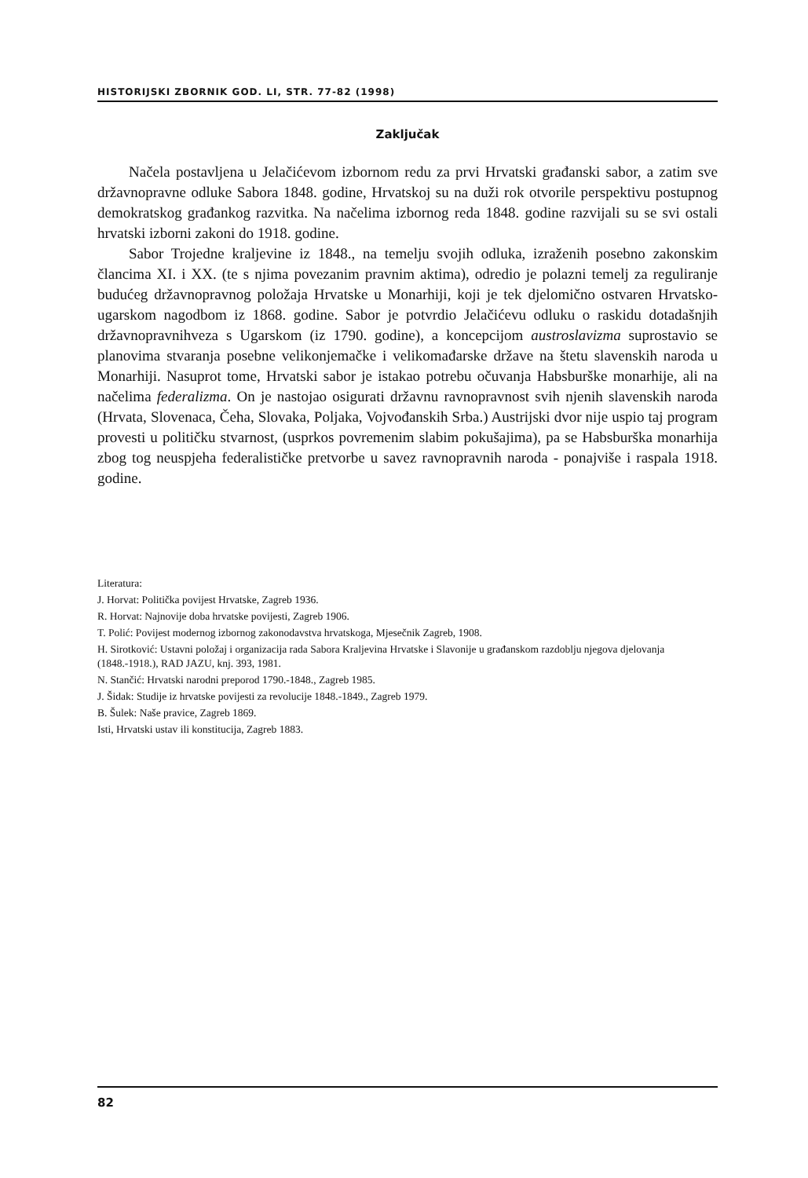HISTORIJSKI ZBORNIK GOD. LI, STR. 77-82 (1998)
Zaključak
Načela postavljena u Jelačićevom izbornom redu za prvi Hrvatski građanski sabor, a zatim sve državnopravne odluke Sabora 1848. godine, Hrvatskoj su na duži rok otvorile perspektivu postupnog demokratskog građankog razvitka. Na načelima izbornog reda 1848. godine razvijali su se svi ostali hrvatski izborni zakoni do 1918. godine.
Sabor Trojedne kraljevine iz 1848., na temelju svojih odluka, izraženih posebno zakonskim člancima XI. i XX. (te s njima povezanim pravnim aktima), odredio je polazni temelj za reguliranje budućeg državnopravnog položaja Hrvatske u Monarhiji, koji je tek djelomično ostvaren Hrvatsko-ugarskom nagodbom iz 1868. godine. Sabor je potvrdio Jelačićevu odluku o raskidu dotadašnjih državnopravnihveza s Ugarskom (iz 1790. godine), a koncepcijom austroslavizma suprostavio se planovima stvaranja posebne velikonjemačke i velikomađarske države na štetu slavenskih naroda u Monarhiji. Nasuprot tome, Hrvatski sabor je istakao potrebu očuvanja Habsburške monarhije, ali na načelima federalizma. On je nastojao osigurati državnu ravnopravnost svih njenih slavenskih naroda (Hrvata, Slovenaca, Čeha, Slovaka, Poljaka, Vojvođanskih Srba.) Austrijski dvor nije uspio taj program provesti u političku stvarnost, (usprkos povremenim slabim pokušajima), pa se Habsburška monarhija zbog tog neuspjeha federalističke pretvorbe u savez ravnopravnih naroda - ponajviše i raspala 1918. godine.
Literatura:
J. Horvat: Politička povijest Hrvatske, Zagreb 1936.
R. Horvat: Najnovije doba hrvatske povijesti, Zagreb 1906.
T. Polić: Povijest modernog izbornog zakonodavstva hrvatskoga, Mjesečnik Zagreb, 1908.
H. Sirotković: Ustavni položaj i organizacija rada Sabora Kraljevina Hrvatske i Slavonije u građanskom razdoblju njegova djelovanja (1848.-1918.), RAD JAZU, knj. 393, 1981.
N. Stančić: Hrvatski narodni preporod 1790.-1848., Zagreb 1985.
J. Šidak: Studije iz hrvatske povijesti za revolucije 1848.-1849., Zagreb 1979.
B. Šulek: Naše pravice, Zagreb 1869.
Isti, Hrvatski ustav ili konstitucija, Zagreb 1883.
82